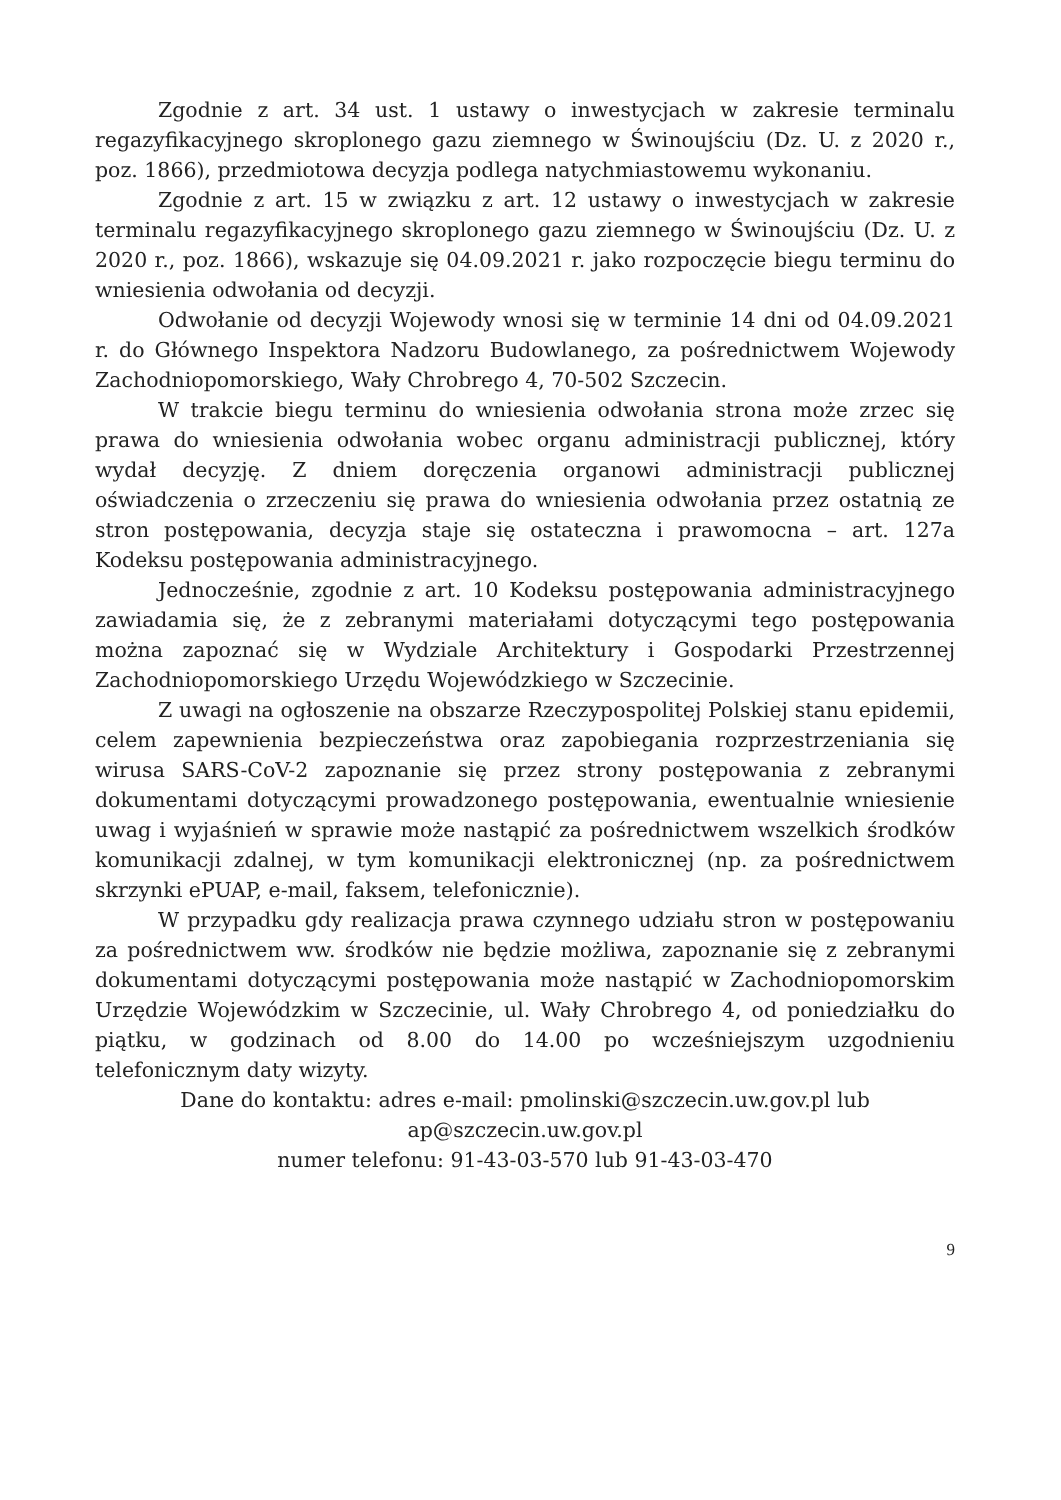Zgodnie z art. 34 ust. 1 ustawy o inwestycjach w zakresie terminalu regazyfikacyjnego skroplonego gazu ziemnego w Świnoujściu (Dz. U. z 2020 r., poz. 1866), przedmiotowa decyzja podlega natychmiastowemu wykonaniu.
Zgodnie z art. 15 w związku z art. 12 ustawy o inwestycjach w zakresie terminalu regazyfikacyjnego skroplonego gazu ziemnego w Świnoujściu (Dz. U. z 2020 r., poz. 1866), wskazuje się 04.09.2021 r. jako rozpoczęcie biegu terminu do wniesienia odwołania od decyzji.
Odwołanie od decyzji Wojewody wnosi się w terminie 14 dni od 04.09.2021 r. do Głównego Inspektora Nadzoru Budowlanego, za pośrednictwem Wojewody Zachodniopomorskiego, Wały Chrobrego 4, 70-502 Szczecin.
W trakcie biegu terminu do wniesienia odwołania strona może zrzec się prawa do wniesienia odwołania wobec organu administracji publicznej, który wydał decyzję. Z dniem doręczenia organowi administracji publicznej oświadczenia o zrzeczeniu się prawa do wniesienia odwołania przez ostatnią ze stron postępowania, decyzja staje się ostateczna i prawomocna – art. 127a Kodeksu postępowania administracyjnego.
Jednocześnie, zgodnie z art. 10 Kodeksu postępowania administracyjnego zawiadamia się, że z zebranymi materiałami dotyczącymi tego postępowania można zapoznać się w Wydziale Architektury i Gospodarki Przestrzennej Zachodniopomorskiego Urzędu Wojewódzkiego w Szczecinie.
Z uwagi na ogłoszenie na obszarze Rzeczypospolitej Polskiej stanu epidemii, celem zapewnienia bezpieczeństwa oraz zapobiegania rozprzestrzeniania się wirusa SARS-CoV-2 zapoznanie się przez strony postępowania z zebranymi dokumentami dotyczącymi prowadzonego postępowania, ewentualnie wniesienie uwag i wyjaśnień w sprawie może nastąpić za pośrednictwem wszelkich środków komunikacji zdalnej, w tym komunikacji elektronicznej (np. za pośrednictwem skrzynki ePUAP, e-mail, faksem, telefonicznie).
W przypadku gdy realizacja prawa czynnego udziału stron w postępowaniu za pośrednictwem ww. środków nie będzie możliwa, zapoznanie się z zebranymi dokumentami dotyczącymi postępowania może nastąpić w Zachodniopomorskim Urzędzie Wojewódzkim w Szczecinie, ul. Wały Chrobrego 4, od poniedziałku do piątku, w godzinach od 8.00 do 14.00 po wcześniejszym uzgodnieniu telefonicznym daty wizyty.
Dane do kontaktu: adres e-mail: pmolinski@szczecin.uw.gov.pl lub
ap@szczecin.uw.gov.pl
numer telefonu: 91-43-03-570 lub 91-43-03-470
9